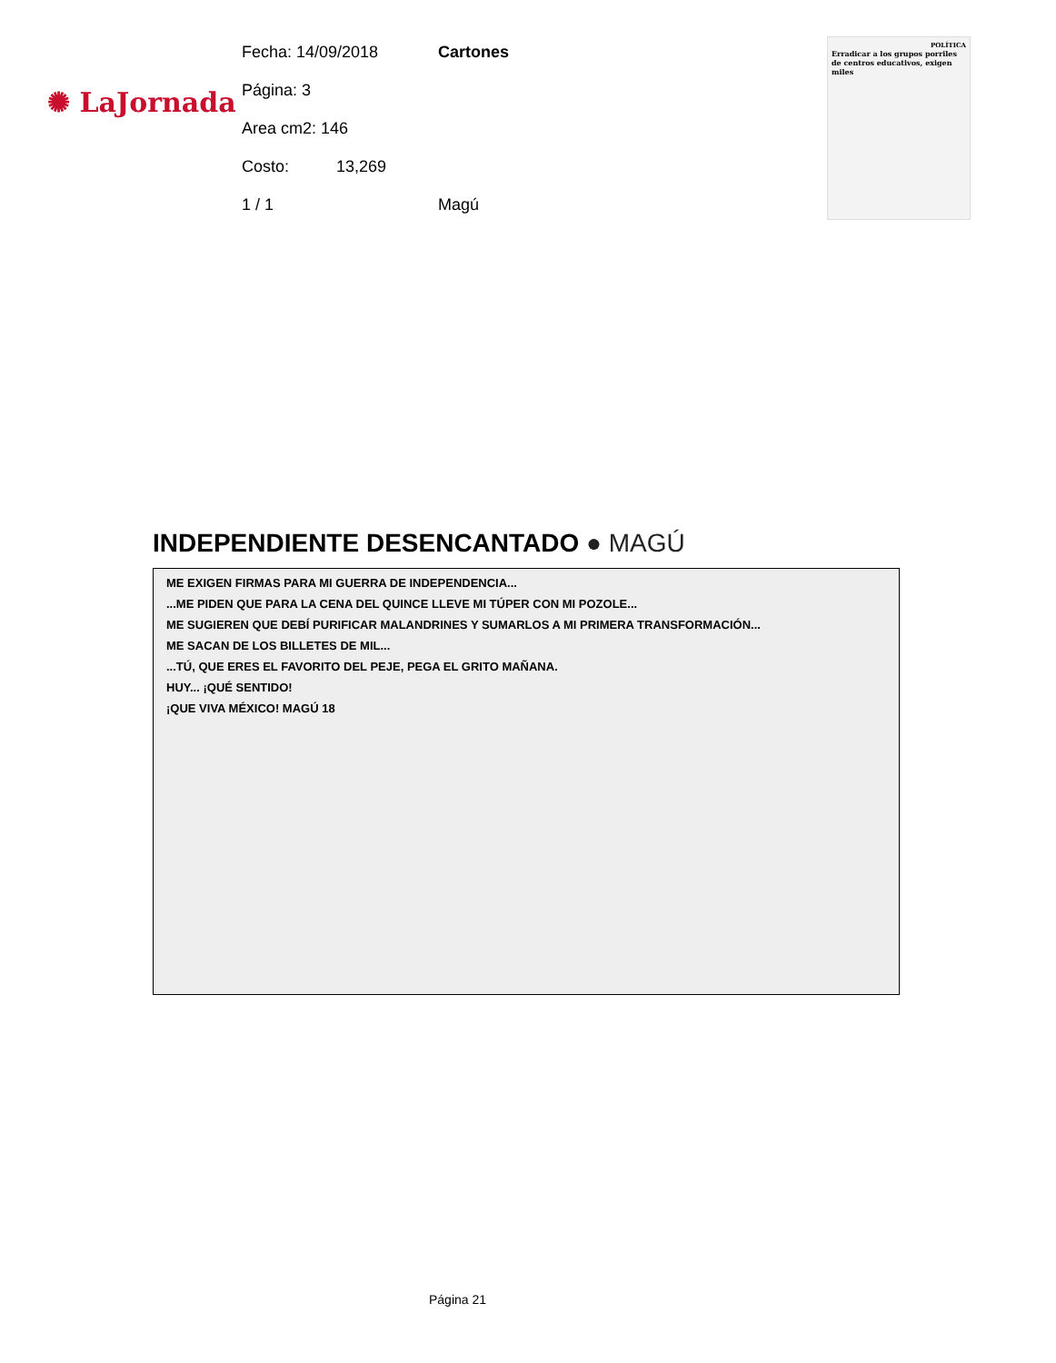✺ LaJornada
Fecha: 14/09/2018 Cartones
Página: 3
Area cm2: 146
Costo: 13,269
1 / 1 Magú
POLÍTICA
Erradicar a los grupos porriles de centros educativos, exigen miles
INDEPENDIENTE DESENCANTADO ● MAGÚ
ME EXIGEN FIRMAS PARA MI GUERRA DE INDEPENDENCIA...
...ME PIDEN QUE PARA LA CENA DEL QUINCE LLEVE MI TÚPER CON MI POZOLE...
ME SUGIEREN QUE DEBÍ PURIFICAR MALANDRINES Y SUMARLOS A MI PRIMERA TRANSFORMACIÓN...
ME SACAN DE LOS BILLETES DE MIL...
...TÚ, QUE ERES EL FAVORITO DEL PEJE, PEGA EL GRITO MAÑANA.
HUY... ¡QUÉ SENTIDO!
¡QUE VIVA MÉXICO! MAGÚ 18
Página 21